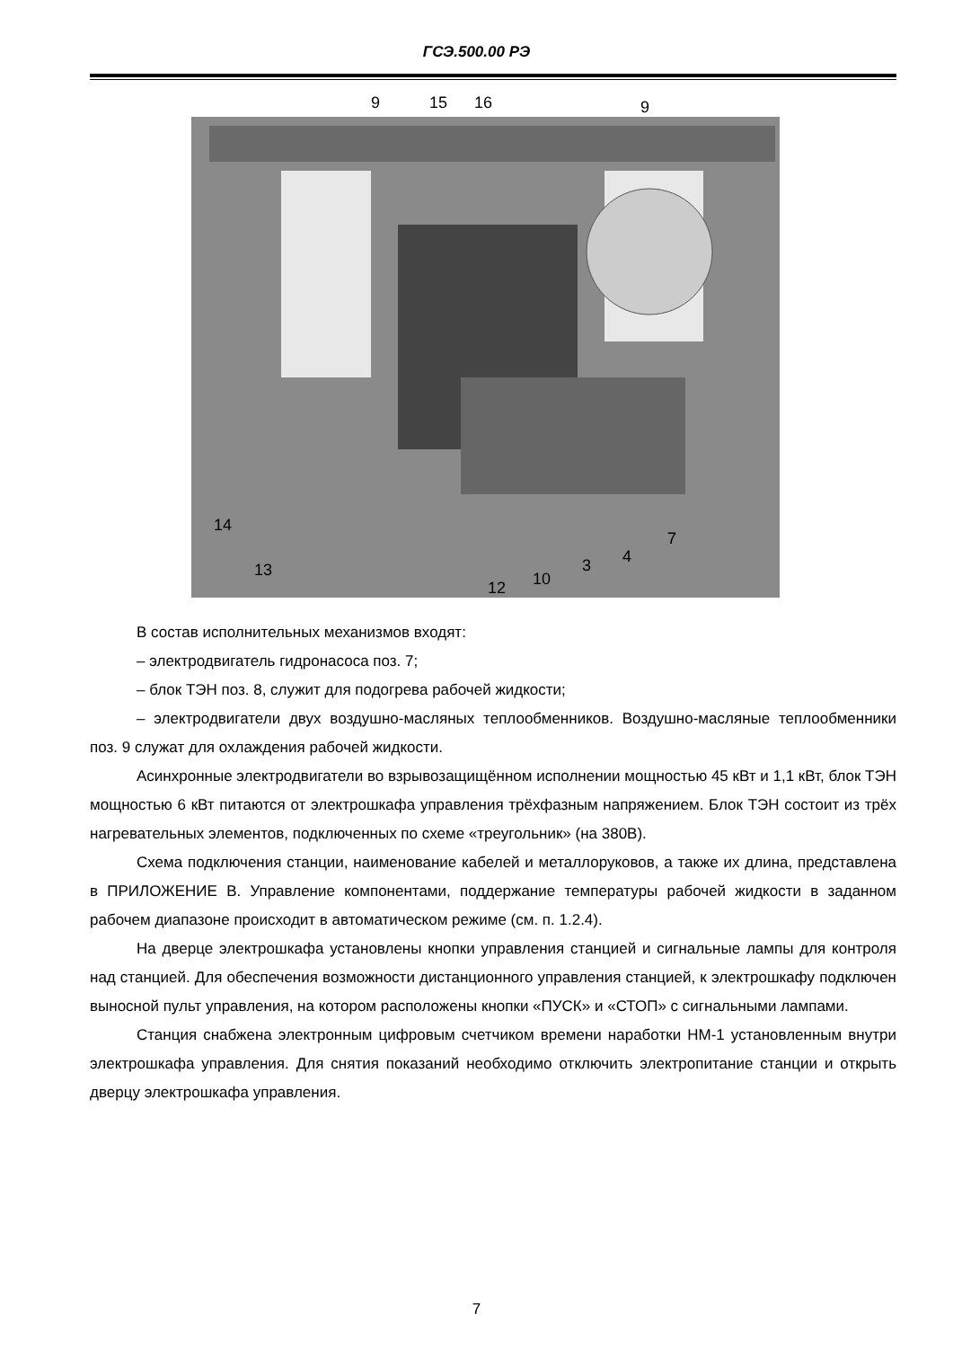ГСЭ.500.00 РЭ
9
15
16
9
14
13
12
10
3
4
7
В состав исполнительных механизмов входят:
– электродвигатель гидронасоса поз. 7;
– блок ТЭН поз. 8, служит для подогрева рабочей жидкости;
– электродвигатели двух воздушно-масляных теплообменников. Воздушно-масляные теплообменники поз. 9 служат для охлаждения рабочей жидкости.
Асинхронные электродвигатели во взрывозащищённом исполнении мощностью 45 кВт и 1,1 кВт, блок ТЭН мощностью 6 кВт питаются от электрошкафа управления трёхфазным напряжением. Блок ТЭН состоит из трёх нагревательных элементов, подключенных по схеме «треугольник» (на 380В).
Схема подключения станции, наименование кабелей и металлоруковов, а также их длина, представлена в ПРИЛОЖЕНИЕ В. Управление компонентами, поддержание температуры рабочей жидкости в заданном рабочем диапазоне происходит в автоматическом режиме (см. п. 1.2.4).
На дверце электрошкафа установлены кнопки управления станцией и сигнальные лампы для контроля над станцией. Для обеспечения возможности дистанционного управления станцией, к электрошкафу подключен выносной пульт управления, на котором расположены кнопки «ПУСК» и «СТОП» с сигнальными лампами.
Станция снабжена электронным цифровым счетчиком времени наработки НМ-1 установленным внутри электрошкафа управления. Для снятия показаний необходимо отключить электропитание станции и открыть дверцу электрошкафа управления.
7